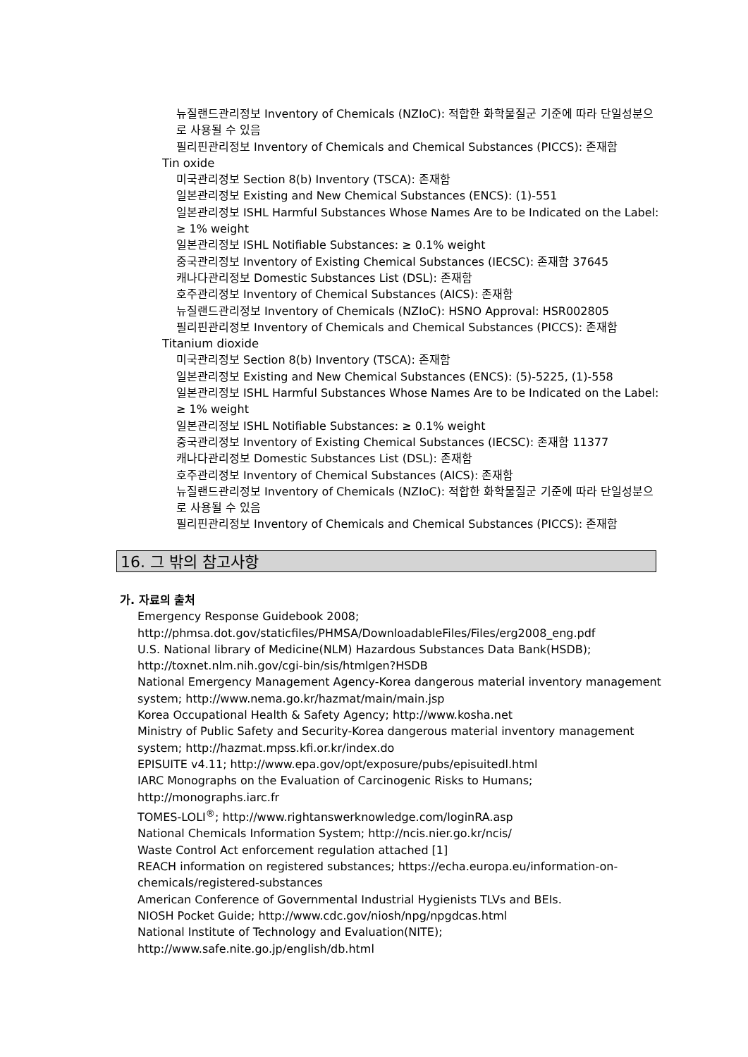뉴질랜드관리정보 Inventory of Chemicals (NZIoC): 적합한 화학물질군 기준에 따라 단일성분으로 사용될 수 있음
필리핀관리정보 Inventory of Chemicals and Chemical Substances (PICCS): 존재함
Tin oxide
미국관리정보 Section 8(b) Inventory (TSCA): 존재함
일본관리정보 Existing and New Chemical Substances (ENCS): (1)-551
일본관리정보 ISHL Harmful Substances Whose Names Are to be Indicated on the Label: ≥ 1% weight
일본관리정보 ISHL Notifiable Substances: ≥ 0.1% weight
중국관리정보 Inventory of Existing Chemical Substances (IECSC): 존재함 37645
캐나다관리정보 Domestic Substances List (DSL): 존재함
호주관리정보 Inventory of Chemical Substances (AICS): 존재함
뉴질랜드관리정보 Inventory of Chemicals (NZIoC): HSNO Approval: HSR002805
필리핀관리정보 Inventory of Chemicals and Chemical Substances (PICCS): 존재함
Titanium dioxide
미국관리정보 Section 8(b) Inventory (TSCA): 존재함
일본관리정보 Existing and New Chemical Substances (ENCS): (5)-5225, (1)-558
일본관리정보 ISHL Harmful Substances Whose Names Are to be Indicated on the Label: ≥ 1% weight
일본관리정보 ISHL Notifiable Substances: ≥ 0.1% weight
중국관리정보 Inventory of Existing Chemical Substances (IECSC): 존재함 11377
캐나다관리정보 Domestic Substances List (DSL): 존재함
호주관리정보 Inventory of Chemical Substances (AICS): 존재함
뉴질랜드관리정보 Inventory of Chemicals (NZIoC): 적합한 화학물질군 기준에 따라 단일성분으로 사용될 수 있음
필리핀관리정보 Inventory of Chemicals and Chemical Substances (PICCS): 존재함
16. 그 밖의 참고사항
가. 자료의 출처
Emergency Response Guidebook 2008; http://phmsa.dot.gov/staticfiles/PHMSA/DownloadableFiles/Files/erg2008_eng.pdf
U.S. National library of Medicine(NLM) Hazardous Substances Data Bank(HSDB); http://toxnet.nlm.nih.gov/cgi-bin/sis/htmlgen?HSDB
National Emergency Management Agency-Korea dangerous material inventory management system; http://www.nema.go.kr/hazmat/main/main.jsp
Korea Occupational Health & Safety Agency; http://www.kosha.net
Ministry of Public Safety and Security-Korea dangerous material inventory management system; http://hazmat.mpss.kfi.or.kr/index.do
EPISUITE v4.11; http://www.epa.gov/opt/exposure/pubs/episuitedl.html
IARC Monographs on the Evaluation of Carcinogenic Risks to Humans; http://monographs.iarc.fr
TOMES-LOLI<sup>®</sup>; http://www.rightanswerknowledge.com/loginRA.asp
National Chemicals Information System; http://ncis.nier.go.kr/ncis/
Waste Control Act enforcement regulation attached [1]
REACH information on registered substances; https://echa.europa.eu/information-on-chemicals/registered-substances
American Conference of Governmental Industrial Hygienists TLVs and BEIs.
NIOSH Pocket Guide; http://www.cdc.gov/niosh/npg/npgdcas.html
National Institute of Technology and Evaluation(NITE); http://www.safe.nite.go.jp/english/db.html